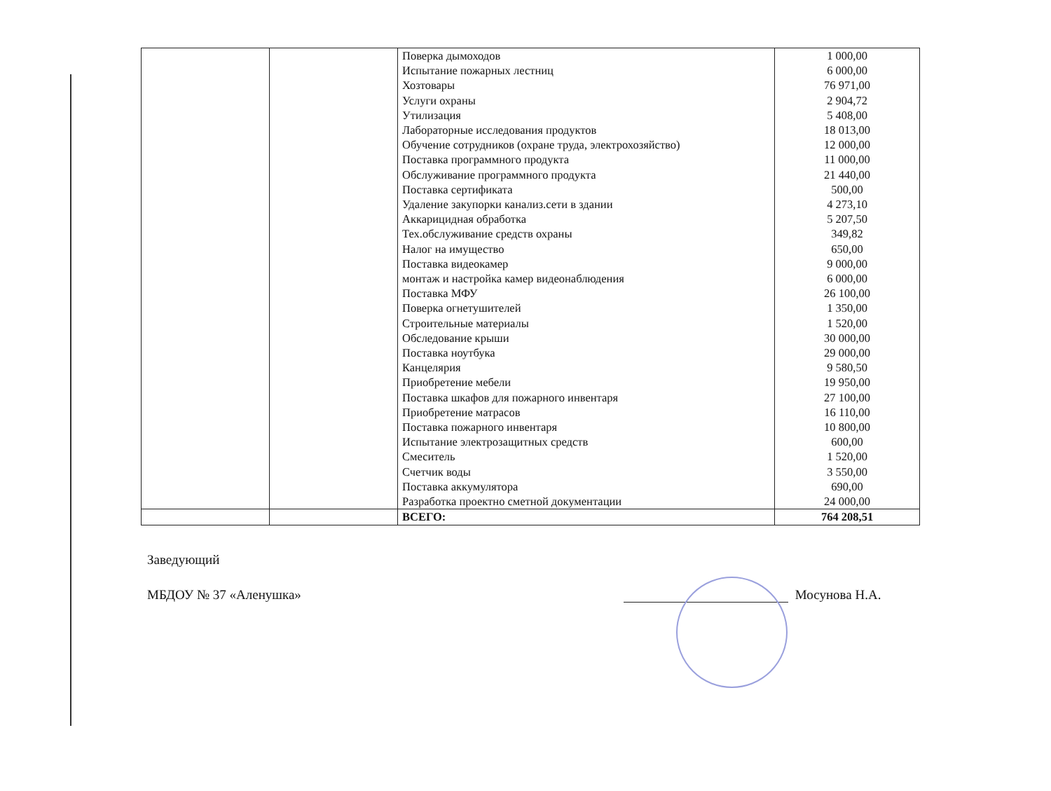| | | Поверка дымоходов Испытание пожарных лестниц Хозтовары Услуги охраны Утилизация Лабораторные исследования продуктов Обучение сотрудников (охране труда, электрохозяйство) Поставка программного продукта Обслуживание программного продукта Поставка сертификата Удаление закупорки канализ.сети в здании Аккарицидная обработка Тех.обслуживание средств охраны Налог на имущество Поставка видеокамер монтаж и настройка камер видеонаблюдения Поставка МФУ Поверка огнетушителей Строительные материалы Обследование крыши Поставка ноутбука Канцелярия Приобретение мебели Поставка шкафов для пожарного инвентаря Приобретение матрасов Поставка пожарного инвентаря Испытание электрозащитных средств Смеситель Счетчик воды Поставка аккумулятора Разработка проектно сметной документации | 1 000,00 6 000,00 76 971,00 2 904,72 5 408,00 18 013,00 12 000,00 11 000,00 21 440,00 500,00 4 273,10 5 207,50 349,82 650,00 9 000,00 6 000,00 26 100,00 1 350,00 1 520,00 30 000,00 29 000,00 9 580,50 19 950,00 27 100,00 16 110,00 10 800,00 600,00 1 520,00 3 550,00 690,00 24 000,00 |
| | | ВСЕГО: | 764 208,51 |
Заведующий
МБДОУ № 37 «Аленушка» Мосунова Н.А.